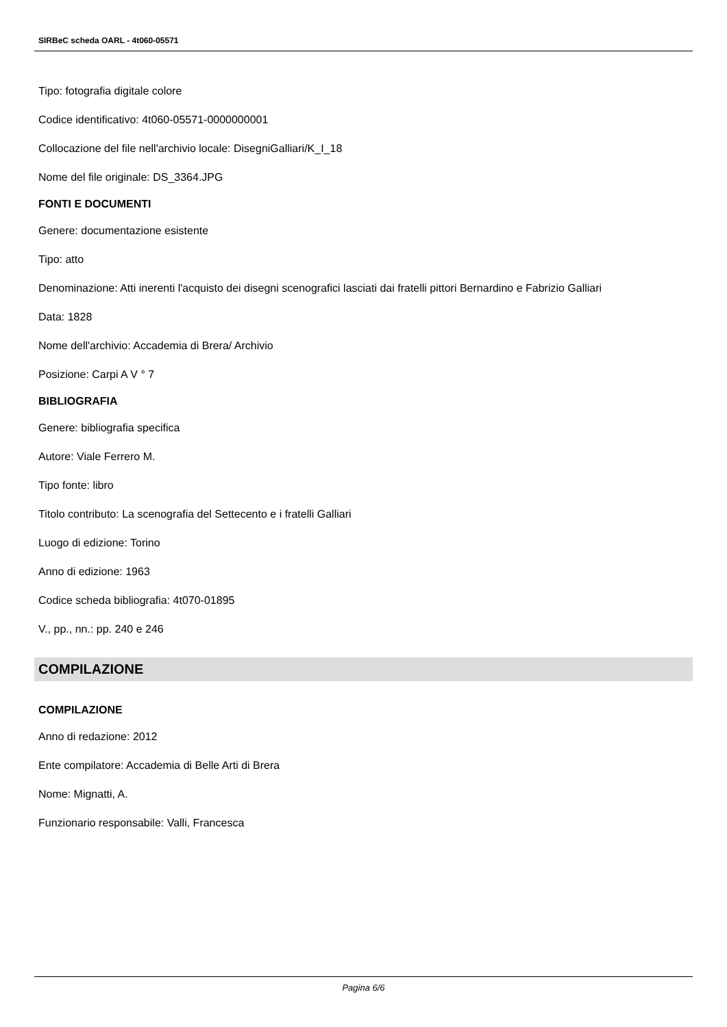SIRBeC scheda OARL - 4t060-05571
Tipo: fotografia digitale colore
Codice identificativo: 4t060-05571-0000000001
Collocazione del file nell'archivio locale: DisegniGalliari/K_I_18
Nome del file originale: DS_3364.JPG
FONTI E DOCUMENTI
Genere: documentazione esistente
Tipo: atto
Denominazione: Atti inerenti l'acquisto dei disegni scenografici lasciati dai fratelli pittori Bernardino e Fabrizio Galliari
Data: 1828
Nome dell'archivio: Accademia di Brera/ Archivio
Posizione: Carpi A V ° 7
BIBLIOGRAFIA
Genere: bibliografia specifica
Autore: Viale Ferrero M.
Tipo fonte: libro
Titolo contributo: La scenografia del Settecento e i fratelli Galliari
Luogo di edizione: Torino
Anno di edizione: 1963
Codice scheda bibliografia: 4t070-01895
V., pp., nn.: pp. 240 e 246
COMPILAZIONE
COMPILAZIONE
Anno di redazione: 2012
Ente compilatore: Accademia di Belle Arti di Brera
Nome: Mignatti, A.
Funzionario responsabile: Valli, Francesca
Pagina 6/6